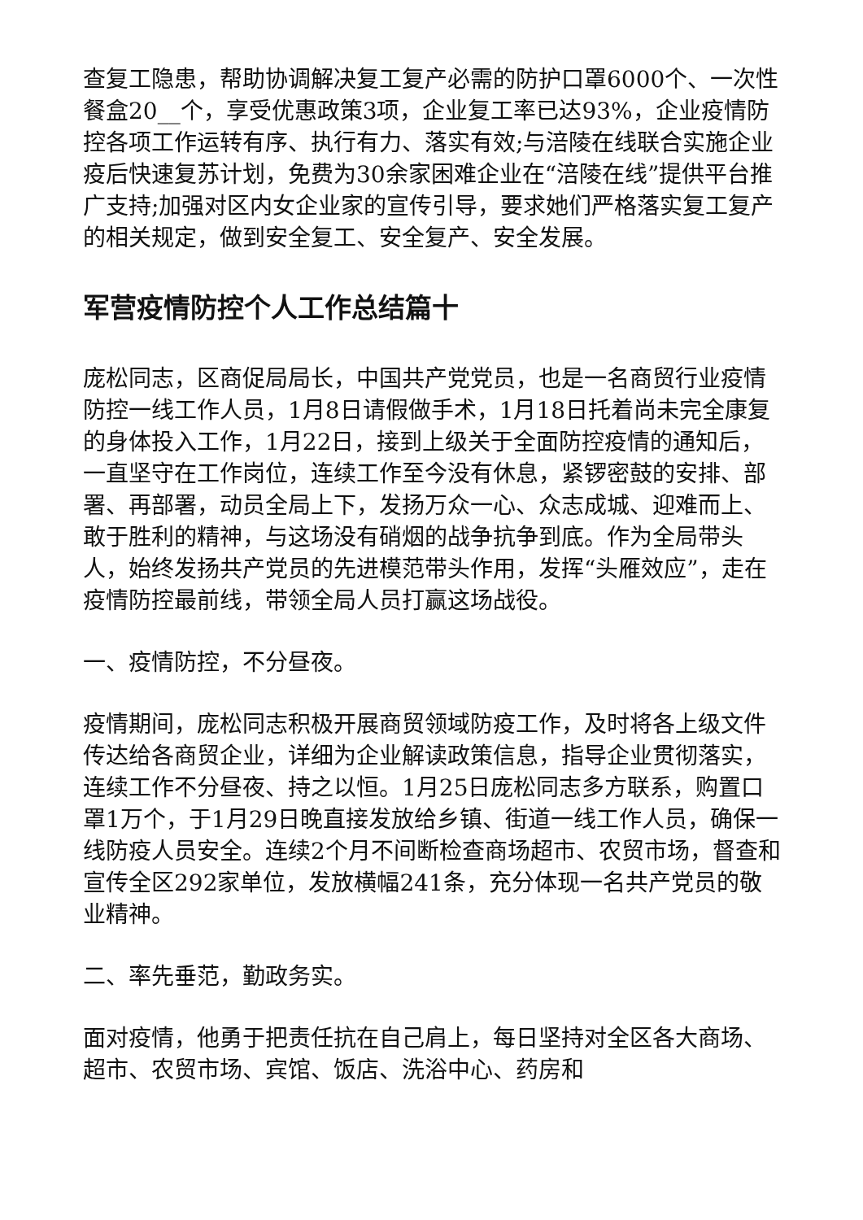查复工隐患，帮助协调解决复工复产必需的防护口罩6000个、一次性餐盒20__个，享受优惠政策3项，企业复工率已达93%，企业疫情防控各项工作运转有序、执行有力、落实有效;与涪陵在线联合实施企业疫后快速复苏计划，免费为30余家困难企业在“涪陵在线”提供平台推广支持;加强对区内女企业家的宣传引导，要求她们严格落实复工复产的相关规定，做到安全复工、安全复产、安全发展。
军营疫情防控个人工作总结篇十
庞松同志，区商促局局长，中国共产党党员，也是一名商贸行业疫情防控一线工作人员，1月8日请假做手术，1月18日托着尚未完全康复的身体投入工作，1月22日，接到上级关于全面防控疫情的通知后，一直坚守在工作岗位，连续工作至今没有休息，紧锣密鼓的安排、部署、再部署，动员全局上下，发扬万众一心、众志成城、迎难而上、敢于胜利的精神，与这场没有硝烟的战争抗争到底。作为全局带头人，始终发扬共产党员的先进模范带头作用，发挥“头雁效应”，走在疫情防控最前线，带领全局人员打赢这场战役。
一、疫情防控，不分昼夜。
疫情期间，庞松同志积极开展商贸领域防疫工作，及时将各上级文件传达给各商贸企业，详细为企业解读政策信息，指导企业贯彻落实，连续工作不分昼夜、持之以恒。1月25日庞松同志多方联系，购置口罩1万个，于1月29日晚直接发放给乡镇、街道一线工作人员，确保一线防疫人员安全。连续2个月不间断检查商场超市、农贸市场，督查和宣传全区292家单位，发放横幅241条，充分体现一名共产党员的敬业精神。
二、率先垂范，勤政务实。
面对疫情，他勇于把责任抗在自己肩上，每日坚持对全区各大商场、超市、农贸市场、宾馆、饭店、洗浴中心、药房和